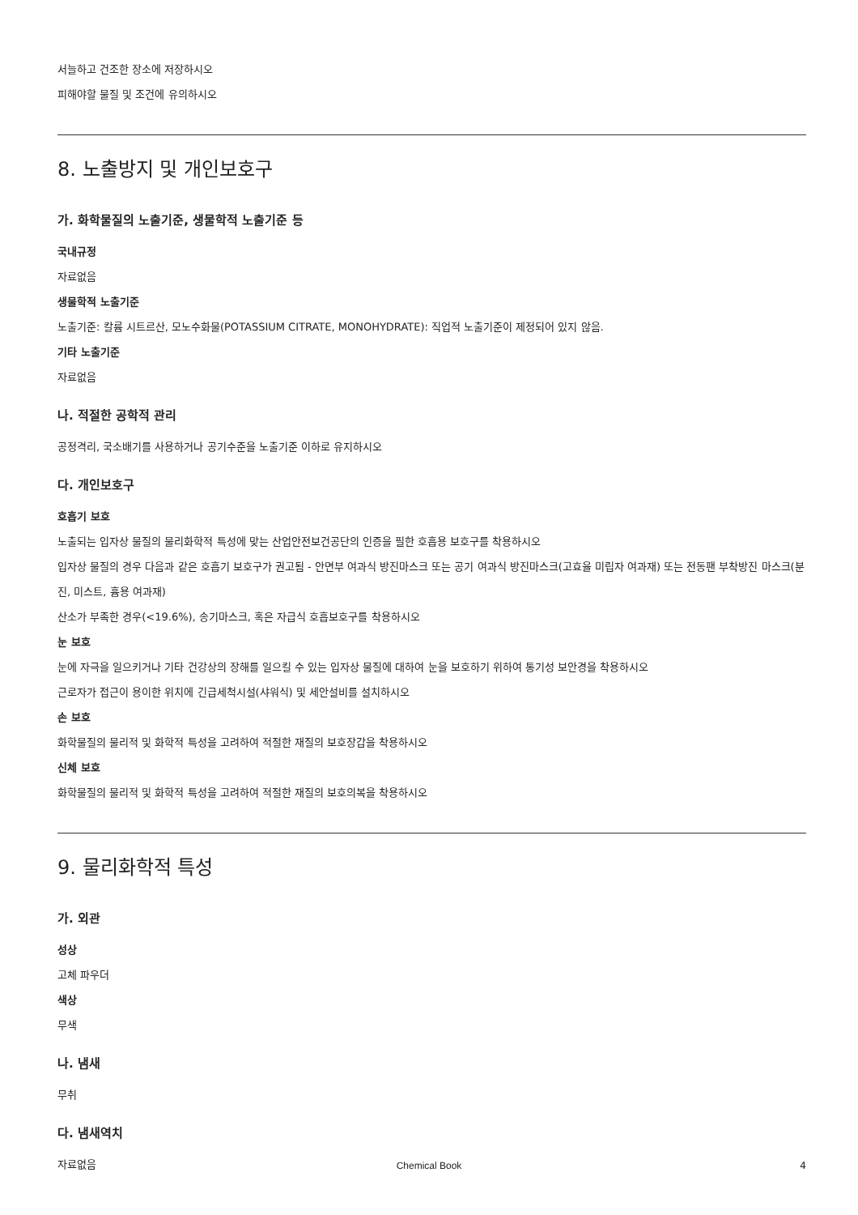서늘하고 건조한 장소에 저장하시오
피해야할 물질 및 조건에 유의하시오
8. 노출방지 및 개인보호구
가. 화학물질의 노출기준, 생물학적 노출기준 등
국내규정
자료없음
생물학적 노출기준
노출기준: 칼륨 시트르산, 모노수화물(POTASSIUM CITRATE, MONOHYDRATE): 직업적 노출기준이 제정되어 있지 않음.
기타 노출기준
자료없음
나. 적절한 공학적 관리
공정격리, 국소배기를 사용하거나 공기수준을 노출기준 이하로 유지하시오
다. 개인보호구
호흡기 보호
노출되는 입자상 물질의 물리화학적 특성에 맞는 산업안전보건공단의 인증을 필한 호흡용 보호구를 착용하시오
입자상 물질의 경우 다음과 같은 호흡기 보호구가 권고됨 - 안면부 여과식 방진마스크 또는 공기 여과식 방진마스크(고효율 미립자 여과재) 또는 전동팬 부착방진 마스크(분진, 미스트, 흄용 여과재)
산소가 부족한 경우(<19.6%), 송기마스크, 혹은 자급식 호흡보호구를 착용하시오
눈 보호
눈에 자극을 일으키거나 기타 건강상의 장해를 일으킬 수 있는 입자상 물질에 대하여 눈을 보호하기 위하여 통기성 보안경을 착용하시오
근로자가 접근이 용이한 위치에 긴급세척시설(샤워식) 및 세안설비를 설치하시오
손 보호
화학물질의 물리적 및 화학적 특성을 고려하여 적절한 재질의 보호장갑을 착용하시오
신체 보호
화학물질의 물리적 및 화학적 특성을 고려하여 적절한 재질의 보호의복을 착용하시오
9. 물리화학적 특성
가. 외관
성상
고체 파우더
색상
무색
나. 냄새
무취
다. 냄새역치
자료없음
Chemical Book 4